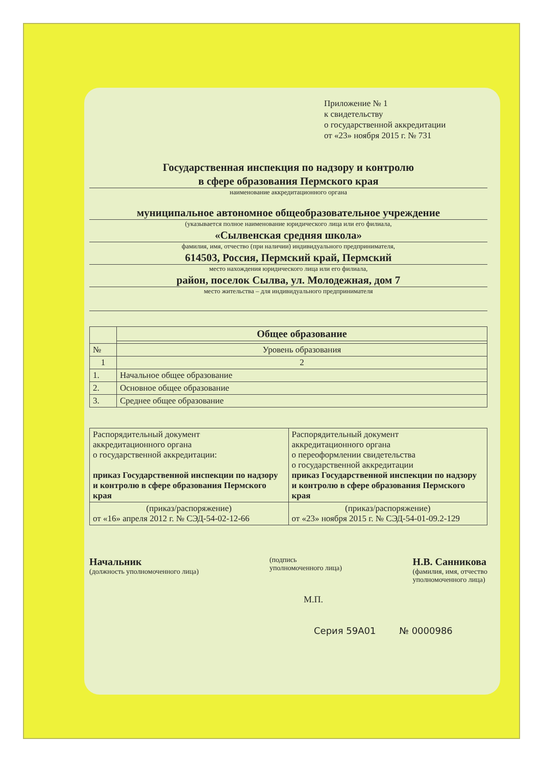Приложение № 1
к свидетельству
о государственной аккредитации
от «23» ноября 2015 г. № 731
Государственная инспекция по надзору и контролю
в сфере образования Пермского края
наименование аккредитационного органа
муниципальное автономное общеобразовательное учреждение
(указывается полное наименование юридического лица или его филиала,
«Сылвенская средняя школа»
фамилия, имя, отчество (при наличии) индивидуального предпринимателя,
614503, Россия, Пермский край, Пермский
место нахождения юридического лица или его филиала,
район, поселок Сылва, ул. Молодежная, дом 7
место жительства – для индивидуального предпринимателя
| | Общее образование |
| --- | --- |
| № | Уровень образования |
| 1 | 2 |
| 1. | Начальное общее образование |
| 2. | Основное общее образование |
| 3. | Среднее общее образование |
| Распорядительный документ аккредитационного органа о государственной аккредитации: приказ Государственной инспекции по надзору и контролю в сфере образования Пермского края | Распорядительный документ аккредитационного органа о переоформлении свидетельства о государственной аккредитации приказ Государственной инспекции по надзору и контролю в сфере образования Пермского края |
| (приказ/распоряжение) от «16» апреля 2012 г. № СЭД-54-02-12-66 | (приказ/распоряжение) от «23» ноября 2015 г. № СЭД-54-01-09.2-129 |
Начальник
(должность уполномоченного лица)
(подпись
уполномоченного лица)
Н.В. Санникова
(фамилия, имя, отчество
уполномоченного лица)
М.П.
Серия 59А01 № 0000986